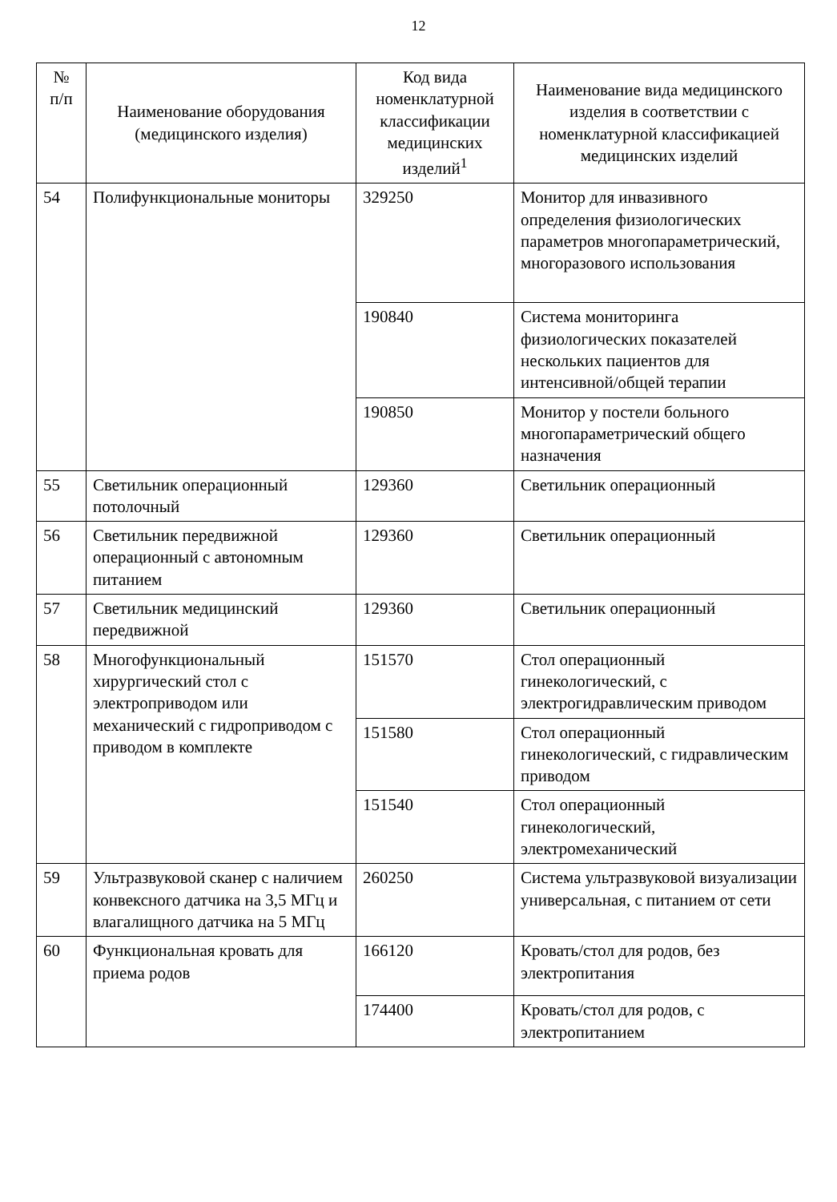12
| № п/п | Наименование оборудования (медицинского изделия) | Код вида номенклатурной классификации медицинских изделий<sup>1</sup> | Наименование вида медицинского изделия в соответствии с номенклатурной классификацией медицинских изделий |
| --- | --- | --- | --- |
| 54 | Полифункциональные мониторы | 329250 | Монитор для инвазивного определения физиологических параметров многопараметрический, многоразового использования |
| | | 190840 | Система мониторинга физиологических показателей нескольких пациентов для интенсивной/общей терапии |
| | | 190850 | Монитор у постели больного многопараметрический общего назначения |
| 55 | Светильник операционный потолочный | 129360 | Светильник операционный |
| 56 | Светильник передвижной операционный с автономным питанием | 129360 | Светильник операционный |
| 57 | Светильник медицинский передвижной | 129360 | Светильник операционный |
| 58 | Многофункциональный хирургический стол с электроприводом или механический с гидроприводом с приводом в комплекте | 151570 | Стол операционный гинекологический, с электрогидравлическим приводом |
| | | 151580 | Стол операционный гинекологический, с гидравлическим приводом |
| | | 151540 | Стол операционный гинекологический, электромеханический |
| 59 | Ультразвуковой сканер с наличием конвексного датчика на 3,5 МГц и влагалищного датчика на 5 МГц | 260250 | Система ультразвуковой визуализации универсальная, с питанием от сети |
| 60 | Функциональная кровать для приема родов | 166120 | Кровать/стол для родов, без электропитания |
| | | 174400 | Кровать/стол для родов, с электропитанием |